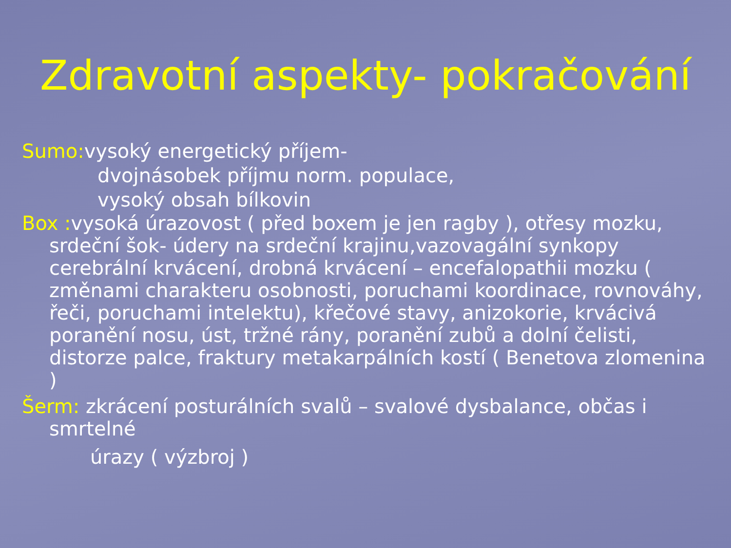Zdravotní aspekty- pokračování
Sumo: vysoký energetický příjem-
dvojnásobek příjmu norm. populace,
vysoký obsah bílkovin
Box : vysoká úrazovost ( před boxem je jen ragby ), otřesy mozku, srdeční šok- údery na srdeční krajinu,vazovagální synkopy cerebrální krvácení, drobná krvácení – encefalopathii mozku ( změnami charakteru osobnosti, poruchami koordinace, rovnováhy, řeči, poruchami intelektu), křečové stavy, anizokorie, krvácivá poranění nosu, úst, tržné rány, poranění zubů a dolní čelisti, distorze palce, fraktury metakarpálních kostí ( Benetova zlomenina )
Šerm: zkrácení posturálních svalů – svalové dysbalance, občas i smrtelné
úrazy ( výzbroj )